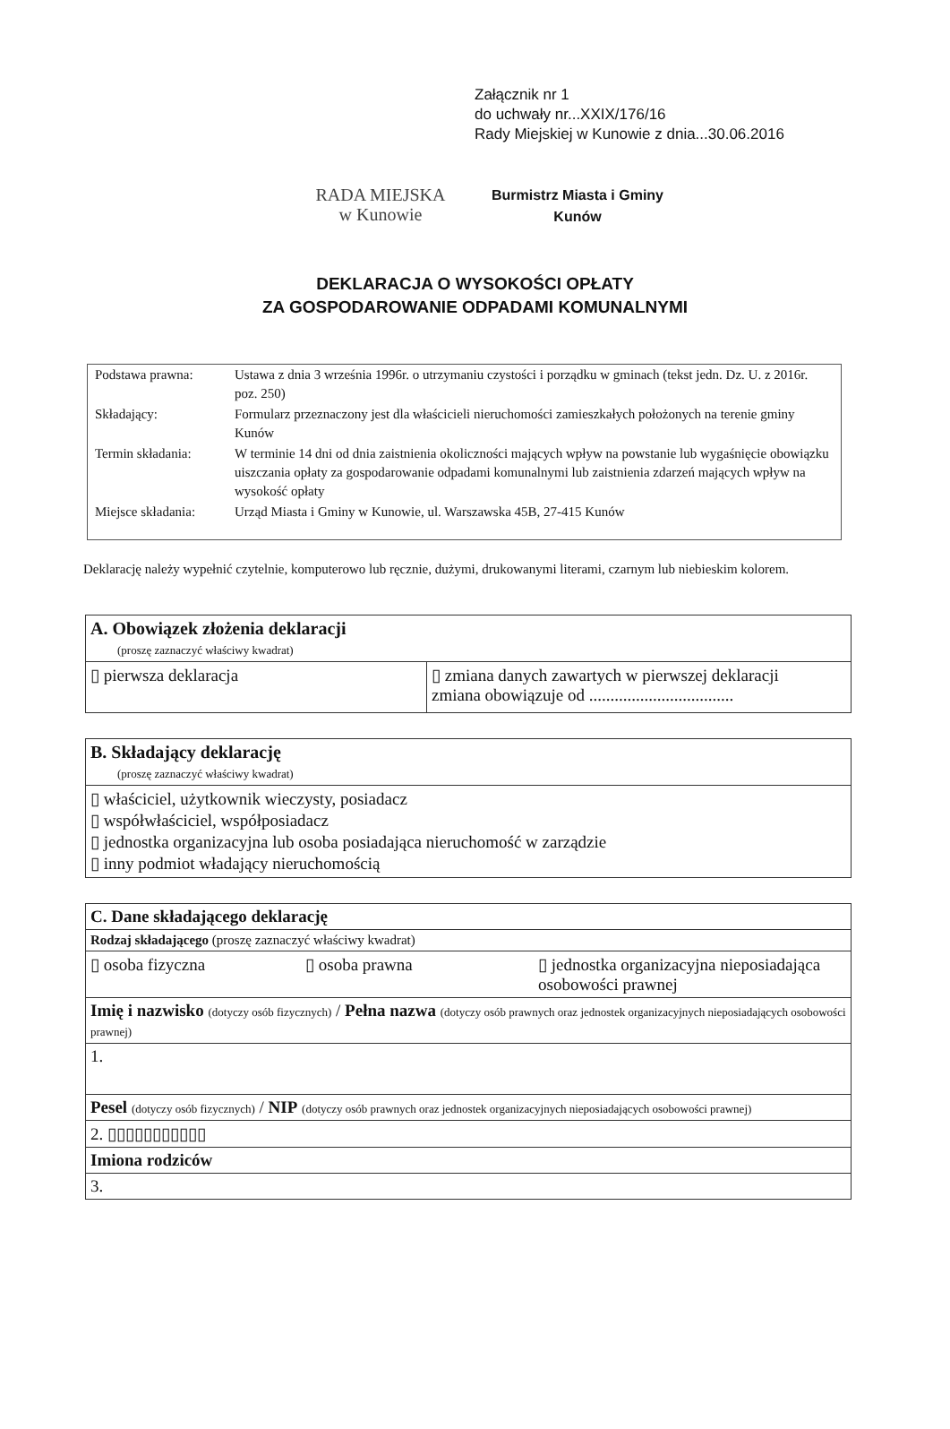Załącznik nr 1
do uchwały nr...XXIX/176/16
Rady Miejskiej w Kunowie z dnia...30.06.2016
RADA MIEJSKA
w Kunowie
Burmistrz Miasta i Gminy
Kunów
DEKLARACJA O WYSOKOŚCI OPŁATY
ZA GOSPODAROWANIE ODPADAMI KOMUNALNYMI
| Podstawa prawna: | Ustawa z dnia 3 września 1996r. o utrzymaniu czystości i porządku w gminach (tekst jedn. Dz. U. z 2016r. poz. 250) |
| Składający: | Formularz przeznaczony jest dla właścicieli nieruchomości zamieszkałych położonych na terenie gminy Kunów |
| Termin składania: | W terminie 14 dni od dnia zaistnienia okoliczności mających wpływ na powstanie lub wygaśnięcie obowiązku uiszczania opłaty za gospodarowanie odpadami komunalnymi lub zaistnienia zdarzeń mających wpływ na wysokość opłaty |
| Miejsce składania: | Urząd Miasta i Gminy w Kunowie, ul. Warszawska 45B, 27-415 Kunów |
Deklarację należy wypełnić czytelnie, komputerowo lub ręcznie, dużymi, drukowanymi literami, czarnym lub niebieskim kolorem.
| A. Obowiązek złożenia deklaracji (proszę zaznaczyć właściwy kwadrat) | |
| ▯ pierwsza deklaracja | ▯ zmiana danych zawartych w pierwszej deklaracji zmiana obowiązuje od .................................. |
| B. Składający deklarację (proszę zaznaczyć właściwy kwadrat) |
| ▯ właściciel, użytkownik wieczysty, posiadacz ▯ współwłaściciel, współposiadacz ▯ jednostka organizacyjna lub osoba posiadająca nieruchomość w zarządzie ▯ inny podmiot władający nieruchomością |
| C. Dane składającego deklarację | | |
| Rodzaj składającego (proszę zaznaczyć właściwy kwadrat) | | |
| ▯ osoba fizyczna | ▯ osoba prawna | ▯ jednostka organizacyjna nieposiadająca osobowości prawnej |
| Imię i nazwisko (dotyczy osób fizycznych) / Pełna nazwa (dotyczy osób prawnych oraz jednostek organizacyjnych nieposiadających osobowości prawnej) | | |
| 1. | | |
| Pesel (dotyczy osób fizycznych) / NIP (dotyczy osób prawnych oraz jednostek organizacyjnych nieposiadających osobowości prawnej) | | |
| 2. ▯▯▯▯▯▯▯▯▯▯▯ | | |
| Imiona rodziców | | |
| 3. | | |